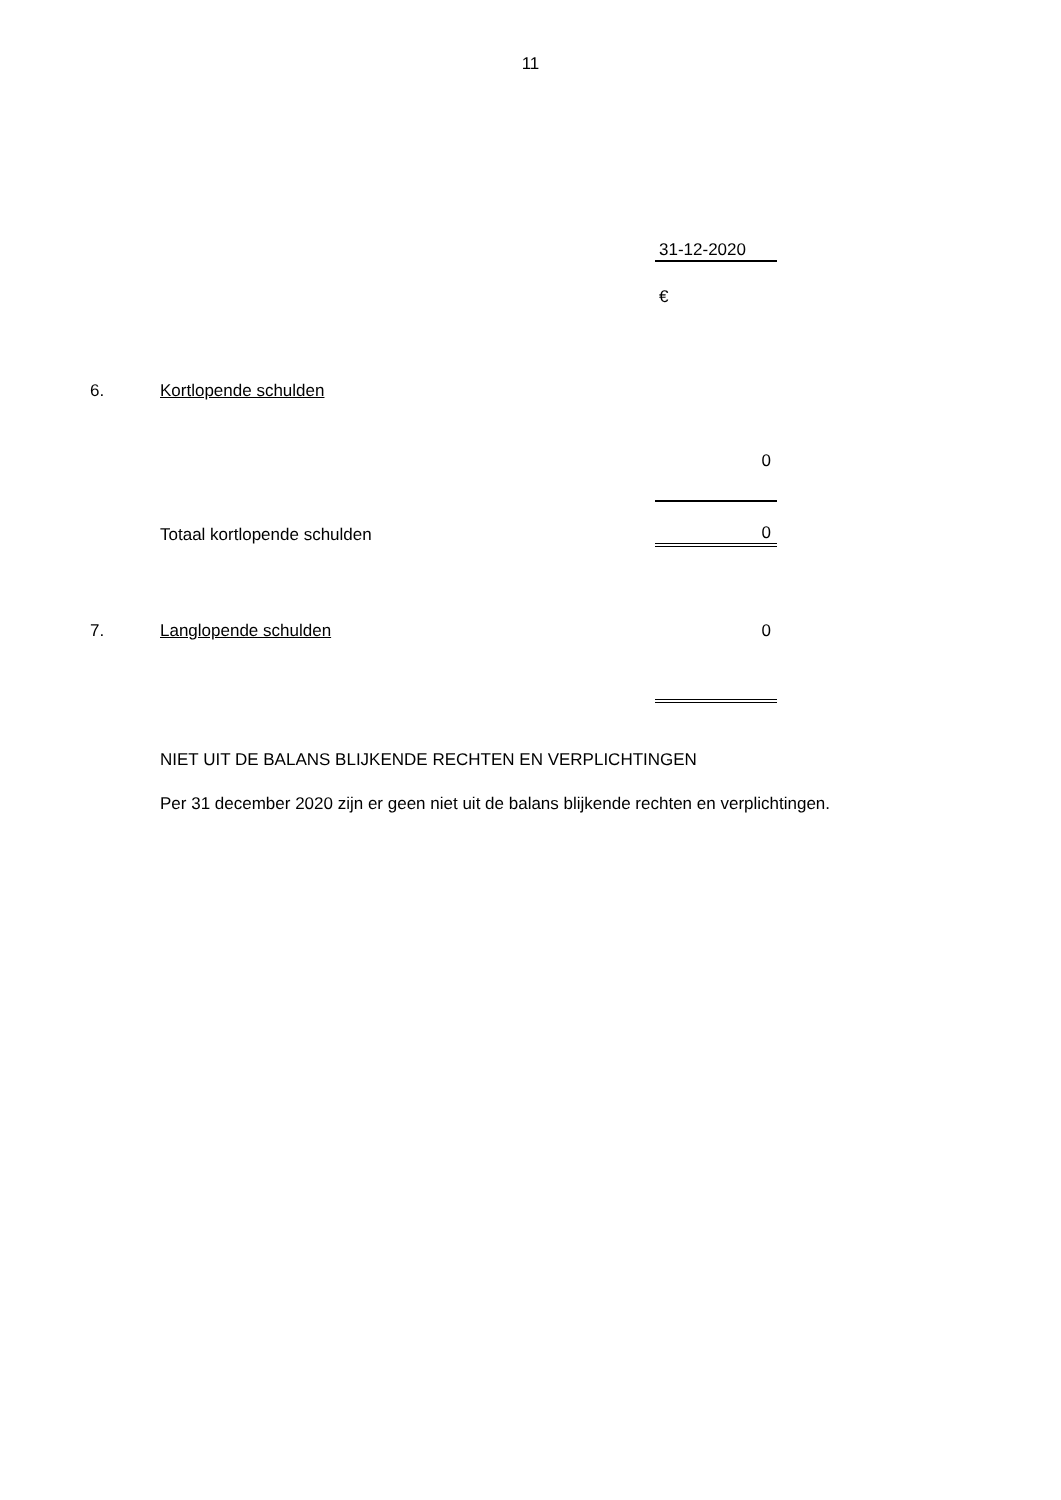11
| | | 31-12-2020 |
| | | € |
| 6. | Kortlopende schulden | |
| | | 0 |
| | Totaal kortlopende schulden | 0 |
| 7. | Langlopende schulden | 0 |
NIET UIT DE BALANS BLIJKENDE RECHTEN EN VERPLICHTINGEN
Per 31 december 2020 zijn er geen niet uit de balans blijkende rechten en verplichtingen.